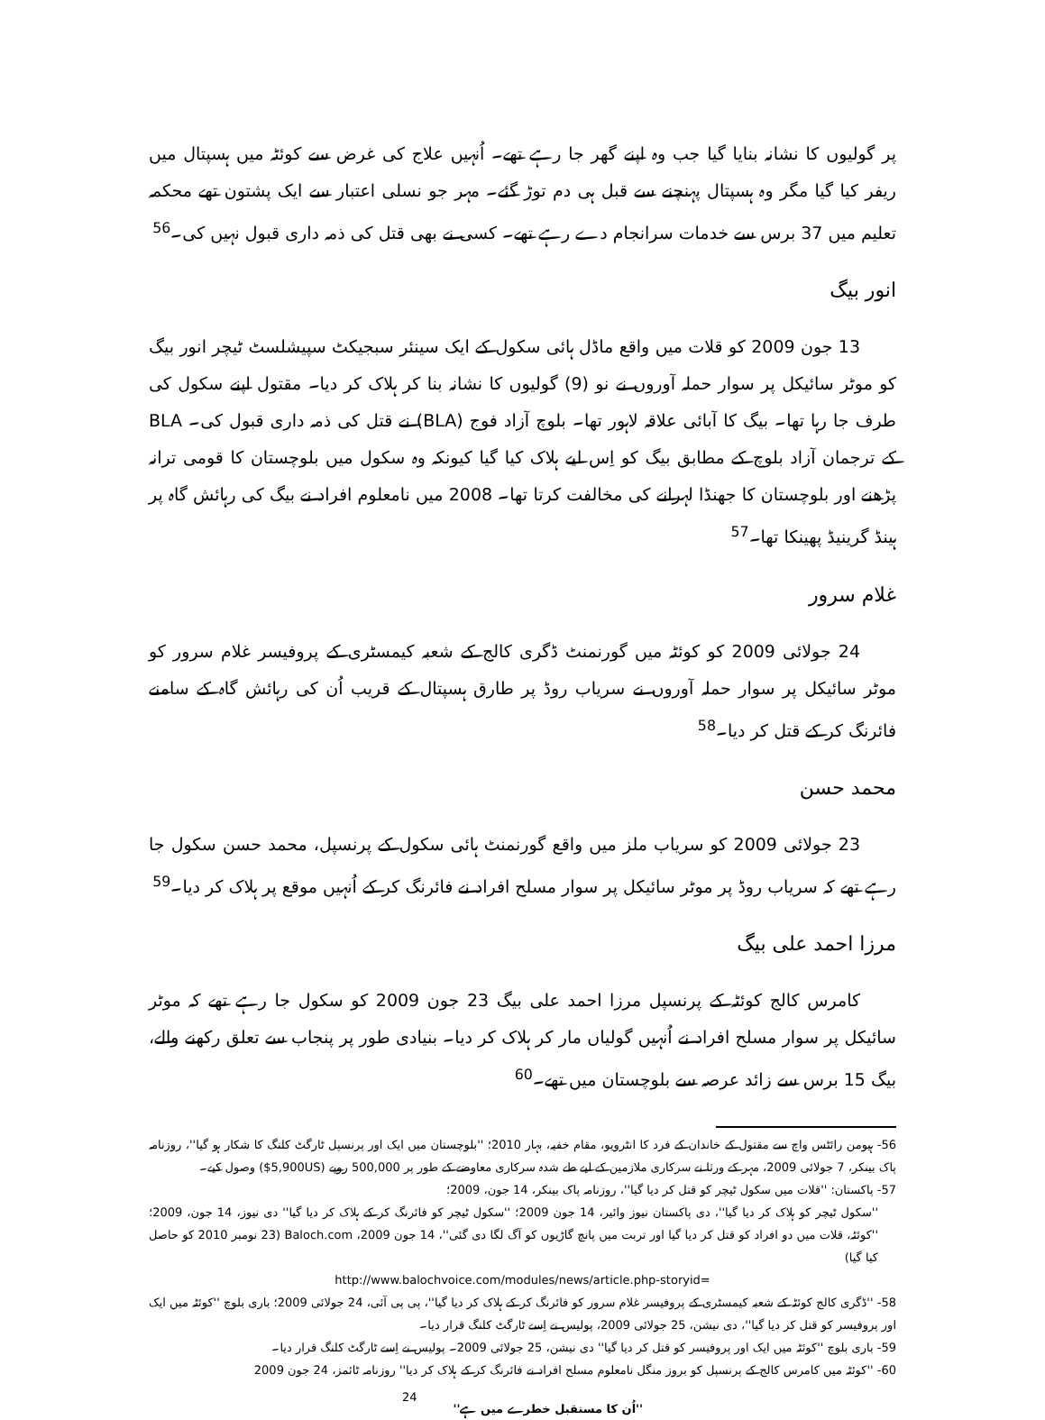پر گولیوں کا نشانہ بنایا گیا جب وہ اپنے گھر جا رہے تھے۔ اُنہیں علاج کی غرض سے کوئٹہ میں ہسپتال میں ریفر کیا گیا مگر وہ ہسپتال پہنچنے سے قبل ہی دم توڑ گئے۔ مہر جو نسلی اعتبار سے ایک پشتون تھے محکمہ تعلیم میں 37 برس سے خدمات سرانجام دے رہے تھے۔ کسی نے بھی قتل کی ذمہ داری قبول نہیں کی۔<sup>56</sup>
انور بیگ
13 جون 2009 کو قلات میں واقع ماڈل ہائی سکول کے ایک سینئر سبجیکٹ سپیشلسٹ ٹیچر انور بیگ کو موٹر سائیکل پر سوار حملہ آوروں نے نو (9) گولیوں کا نشانہ بنا کر ہلاک کر دیا۔ مقتول اپنے سکول کی طرف جا رہا تھا۔ بیگ کا آبائی علاقہ لاہور تھا۔ بلوچ آزاد فوج (BLA) نے قتل کی ذمہ داری قبول کی۔ BLA کے ترجمان آزاد بلوچ کے مطابق بیگ کو اِس لیے ہلاک کیا گیا کیونکہ وہ سکول میں بلوچستان کا قومی ترانہ پڑھنے اور بلوچستان کا جھنڈا لہرانے کی مخالفت کرتا تھا۔ 2008 میں نامعلوم افراد نے بیگ کی رہائش گاہ پر ہینڈ گرینیڈ پھینکا تھا۔<sup>57</sup>
غلام سرور
24 جولائی 2009 کو کوئٹہ میں گورنمنٹ ڈگری کالج کے شعبہ کیمسٹری کے پروفیسر غلام سرور کو موٹر سائیکل پر سوار حملہ آوروں نے سریاب روڈ پر طارق ہسپتال کے قریب اُن کی رہائش گاہ کے سامنے فائرنگ کر کے قتل کر دیا۔<sup>58</sup>
محمد حسن
23 جولائی 2009 کو سریاب ملز میں واقع گورنمنٹ ہائی سکول کے پرنسپل، محمد حسن سکول جا رہے تھے کہ سریاب روڈ پر موٹر سائیکل پر سوار مسلح افراد نے فائرنگ کر کے اُنہیں موقع پر ہلاک کر دیا۔<sup>59</sup>
مرزا احمد علی بیگ
کامرس کالج کوئٹہ کے پرنسپل مرزا احمد علی بیگ 23 جون 2009 کو سکول جا رہے تھے کہ موٹر سائیکل پر سوار مسلح افراد نے اُنہیں گولیاں مار کر ہلاک کر دیا۔ بنیادی طور پر پنجاب سے تعلق رکھنے والے، بیگ 15 برس سے زائد عرصہ سے بلوچستان میں تھے۔<sup>60</sup>
56- ہیومن رائٹس واچ سے مقتول کے خاندان کے فرد کا انٹرویو، مقام خفیہ، بہار 2010؛ ''بلوچستان میں ایک اور پرنسپل ٹارگٹ کلنگ کا شکار ہو گیا''، روزنامہ پاک بینکر، 7 جولائی 2009، مہر کے ورثا نے سرکاری ملازمین کے لیے طے شدہ سرکاری معاوضے کے طور پر 500,000 روپے (5,900US$) وصول کیے۔
57- پاکستان: ''قلات میں سکول ٹیچر کو قتل کر دیا گیا''، روزنامہ پاک بینکر، 14 جون، 2009؛
''سکول ٹیچر کو ہلاک کر دیا گیا''، دی پاکستان نیوز وائیر، 14 جون 2009؛ ''سکول ٹیچر کو فائرنگ کر کے ہلاک کر دیا گیا'' دی نیوز، 14 جون، 2009؛ ''کوئٹہ، قلات میں دو افراد کو قتل کر دیا گیا اور تربت میں پانچ گاڑیوں کو آگ لگا دی گئی''، 14 جون 2009، Baloch.com (23 نومبر 2010 کو حاصل کیا گیا)
http://www.balochvoice.com/modules/news/article.php-storyid=
58- ''ڈگری کالج کوئٹہ کے شعبہ کیمسٹری کے پروفیسر غلام سرور کو فائرنگ کر کے ہلاک کر دیا گیا''، پی پی آئی، 24 جولائی 2009؛ باری بلوچ ''کوئٹہ میں ایک اور پروفیسر کو قتل کر دیا گیا''، دی نیشن، 25 جولائی 2009، پولیس نے اِسے ٹارگٹ کلنگ قرار دیا۔
59- باری بلوچ ''کوئٹہ میں ایک اور پروفیسر کو قتل کر دیا گیا'' دی نیشن، 25 جولائی 2009۔ پولیس نے اِسے ٹارگٹ کلنگ قرار دیا۔
60- ''کوئٹہ میں کامرس کالج کے پرنسپل کو بروز منگل نامعلوم مسلح افراد نے فائرنگ کر کے ہلاک کر دیا'' روزنامہ ٹائمز، 24 جون 2009
''اُن کا مستقبل خطرے میں ہے'' 24